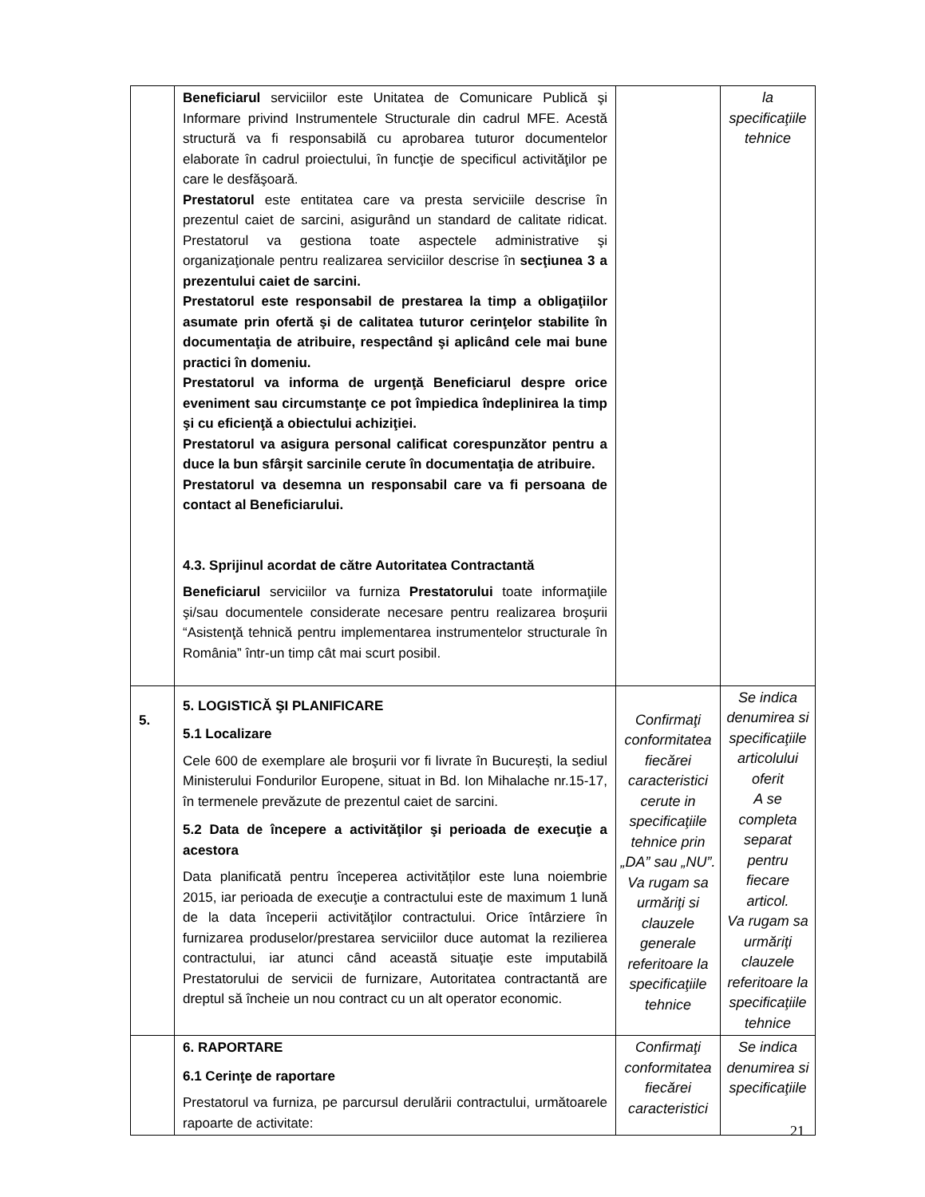| | Beneficiarul serviciilor este Unitatea de Comunicare Publică şi Informare privind Instrumentele Structurale din cadrul MFE. Acestă structură va fi responsabilă cu aprobarea tuturor documentelor elaborate în cadrul proiectului, în funcţie de specificul activităţilor pe care le desfăşoară. Prestatorul este entitatea care va presta serviciile descrise în prezentul caiet de sarcini, asigurând un standard de calitate ridicat. Prestatorul va gestiona toate aspectele administrative şi organizaţionale pentru realizarea serviciilor descrise în secţiunea 3 a prezentului caiet de sarcini. Prestatorul este responsabil de prestarea la timp a obligaţiilor asumate prin ofertă şi de calitatea tuturor cerinţelor stabilite în documentaţia de atribuire, respectând şi aplicând cele mai bune practici în domeniu. Prestatorul va informa de urgenţă Beneficiarul despre orice eveniment sau circumstanţe ce pot împiedica îndeplinirea la timp şi cu eficienţă a obiectului achiziţiei. Prestatorul va asigura personal calificat corespunzător pentru a duce la bun sfârşit sarcinile cerute în documentaţia de atribuire. Prestatorul va desemna un responsabil care va fi persoana de contact al Beneficiarului. 4.3. Sprijinul acordat de către Autoritatea Contractantă Beneficiarul serviciilor va furniza Prestatorului toate informaţiile şi/sau documentele considerate necesare pentru realizarea broşurii “Asistenţă tehnică pentru implementarea instrumentelor structurale în România” într-un timp cât mai scurt posibil. | | la specificaţiile tehnice |
| 5. | 5. LOGISTICĂ ŞI PLANIFICARE 5.1 Localizare Cele 600 de exemplare ale broşurii vor fi livrate în București, la sediul Ministerului Fondurilor Europene, situat in Bd. Ion Mihalache nr.15-17, în termenele prevăzute de prezentul caiet de sarcini. 5.2 Data de începere a activităţilor şi perioada de execuţie a acestora Data planificată pentru începerea activităților este luna noiembrie 2015, iar perioada de execuţie a contractului este de maximum 1 lună de la data începerii activităţilor contractului. Orice întârziere în furnizarea produselor/prestarea serviciilor duce automat la rezilierea contractului, iar atunci când această situaţie este imputabilă Prestatorului de servicii de furnizare, Autoritatea contractantă are dreptul să încheie un nou contract cu un alt operator economic. | Confirmaţi conformitatea fiecărei caracteristici cerute in specificaţiile tehnice prin „DA” sau „NU”. Va rugam sa urmăriţi si clauzele generale referitoare la specificaţiile tehnice | Se indica denumirea si specificaţiile articolului oferit A se completa separat pentru fiecare articol. Va rugam sa urmăriţi clauzele referitoare la specificaţiile tehnice |
| | 6. RAPORTARE 6.1 Cerinţe de raportare Prestatorul va furniza, pe parcursul derulării contractului, următoarele rapoarte de activitate: | Confirmaţi conformitatea fiecărei caracteristici | Se indica denumirea si specificaţiile |
21